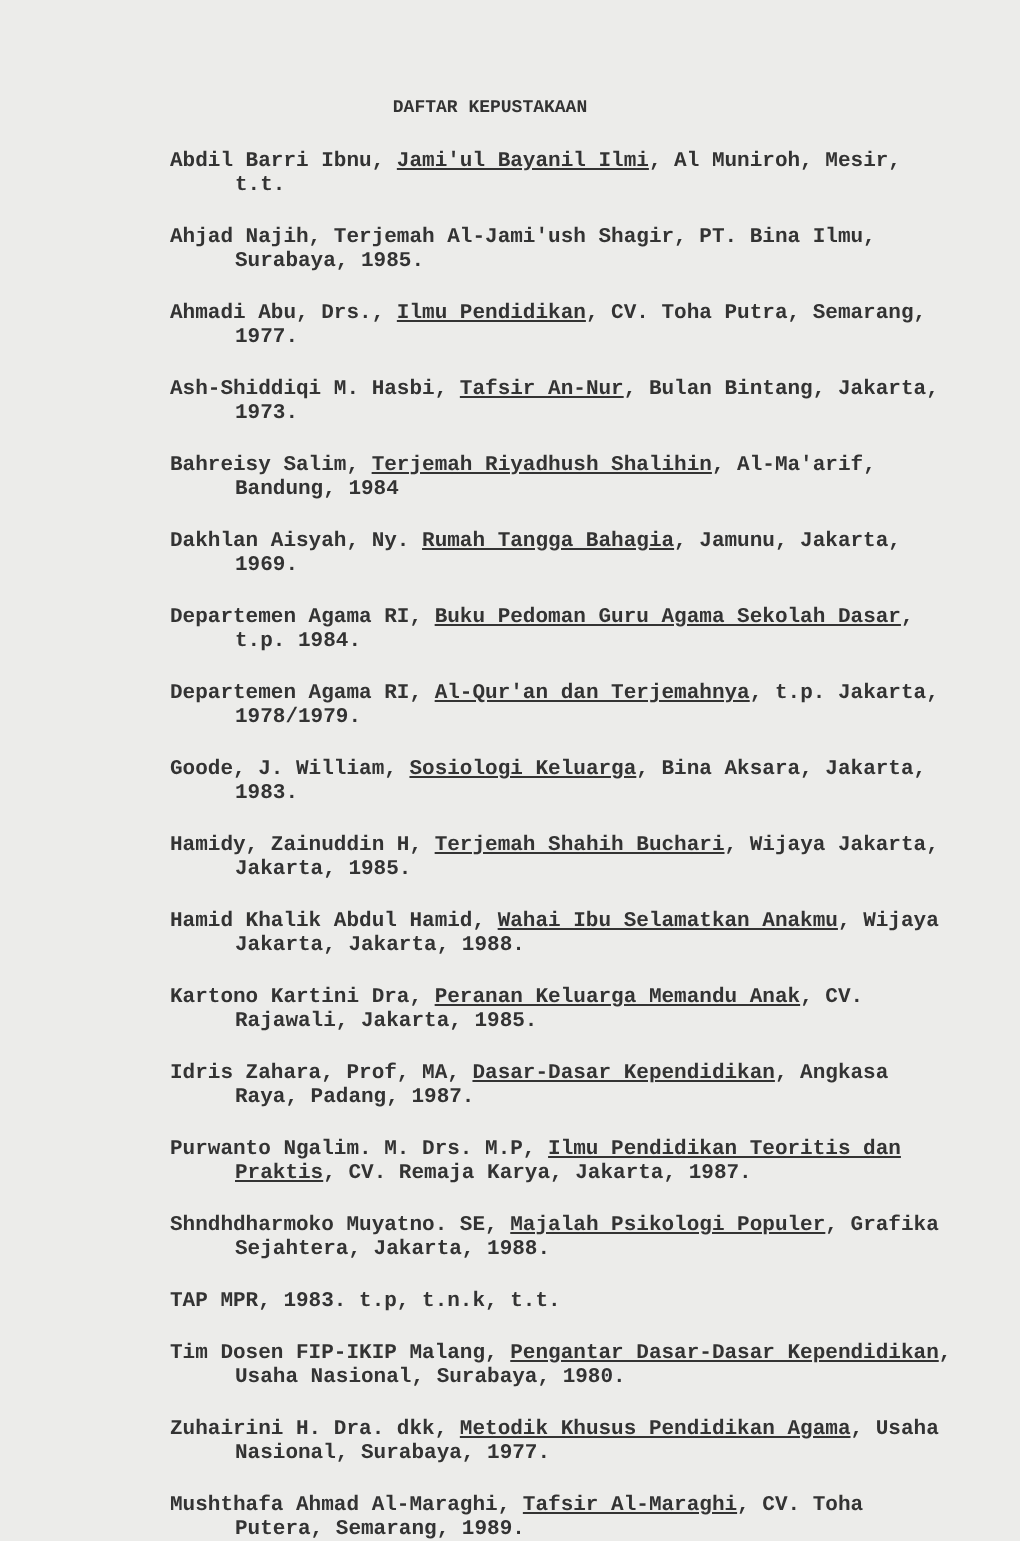DAFTAR KEPUSTAKAAN
Abdil Barri Ibnu, Jami'ul Bayanil Ilmi, Al Muniroh, Mesir, t.t.
Ahjad Najih, Terjemah Al-Jami'ush Shagir, PT. Bina Ilmu, Surabaya, 1985.
Ahmadi Abu, Drs., Ilmu Pendidikan, CV. Toha Putra, Semarang, 1977.
Ash-Shiddiqi M. Hasbi, Tafsir An-Nur, Bulan Bintang, Jakarta, 1973.
Bahreisy Salim, Terjemah Riyadhush Shalihin, Al-Ma'arif, Bandung, 1984
Dakhlan Aisyah, Ny. Rumah Tangga Bahagia, Jamunu, Jakarta, 1969.
Departemen Agama RI, Buku Pedoman Guru Agama Sekolah Dasar, t.p. 1984.
Departemen Agama RI, Al-Qur'an dan Terjemahnya, t.p. Jakarta, 1978/1979.
Goode, J. William, Sosiologi Keluarga, Bina Aksara, Jakarta, 1983.
Hamidy, Zainuddin H, Terjemah Shahih Buchari, Wijaya Jakarta, Jakarta, 1985.
Hamid Khalik Abdul Hamid, Wahai Ibu Selamatkan Anakmu, Wijaya Jakarta, Jakarta, 1988.
Kartono Kartini Dra, Peranan Keluarga Memandu Anak, CV. Rajawali, Jakarta, 1985.
Idris Zahara, Prof, MA, Dasar-Dasar Kependidikan, Angkasa Raya, Padang, 1987.
Purwanto Ngalim. M. Drs. M.P, Ilmu Pendidikan Teoritis dan Praktis, CV. Remaja Karya, Jakarta, 1987.
Shndhdharmoko Muyatno. SE, Majalah Psikologi Populer, Grafika Sejahtera, Jakarta, 1988.
TAP MPR, 1983. t.p, t.n.k, t.t.
Tim Dosen FIP-IKIP Malang, Pengantar Dasar-Dasar Kependidikan, Usaha Nasional, Surabaya, 1980.
Zuhairini H. Dra. dkk, Metodik Khusus Pendidikan Agama, Usaha Nasional, Surabaya, 1977.
Mushthafa Ahmad Al-Maraghi, Tafsir Al-Maraghi, CV. Toha Putera, Semarang, 1989.